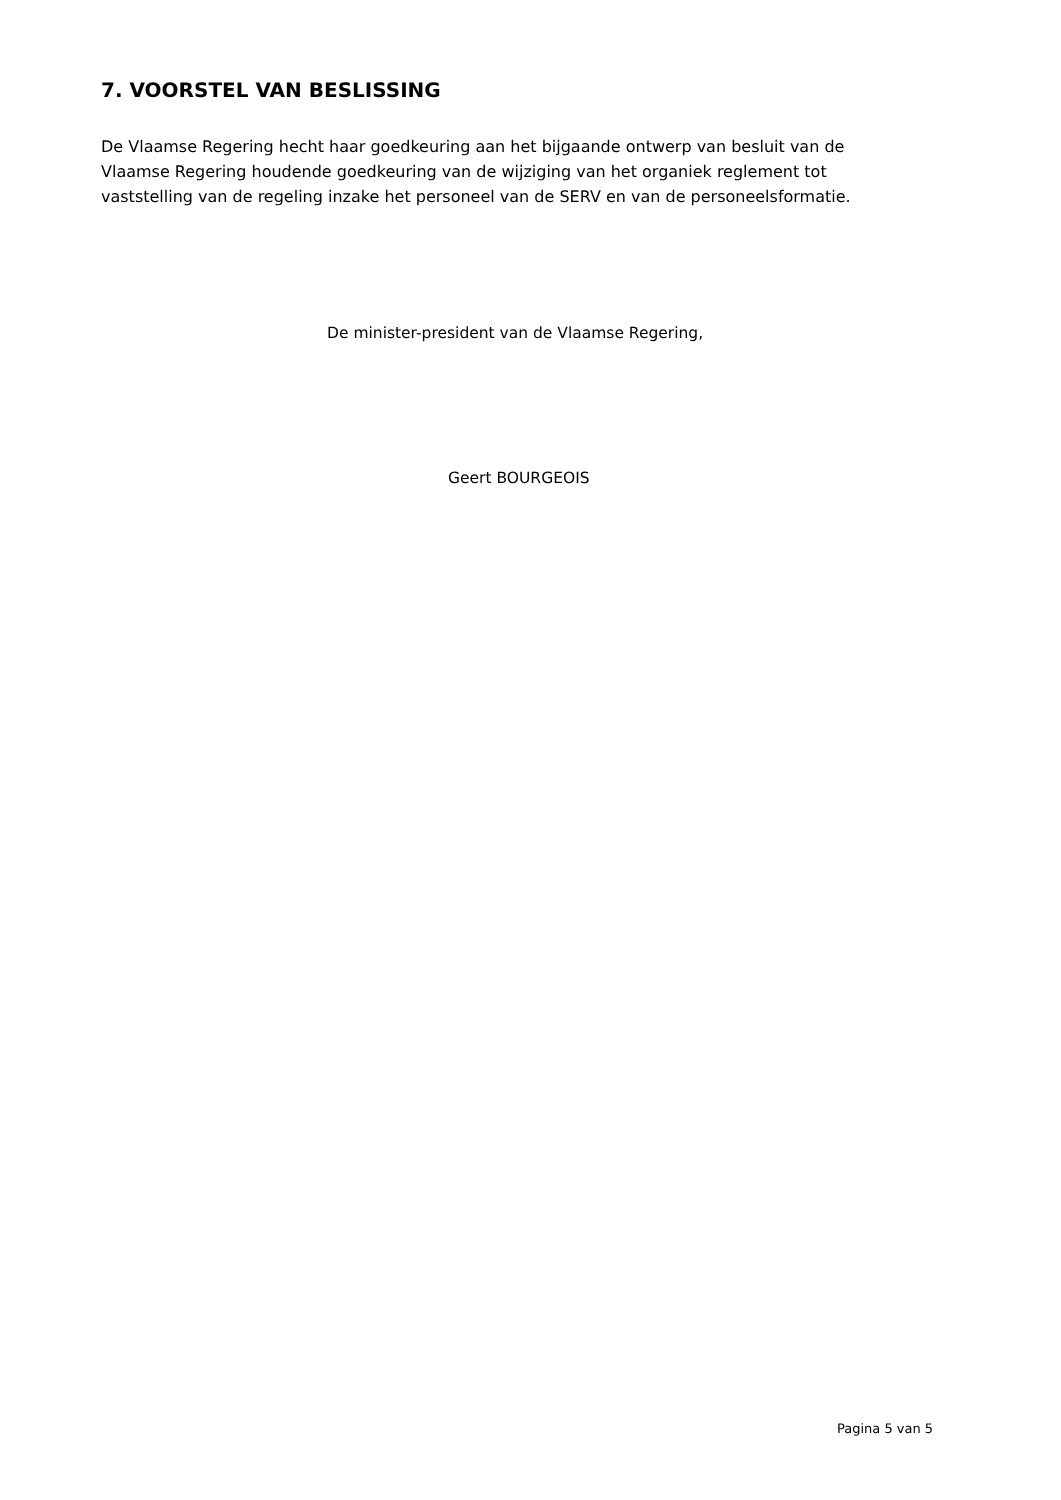7. VOORSTEL VAN BESLISSING
De Vlaamse Regering hecht haar goedkeuring aan het bijgaande ontwerp van besluit van de Vlaamse Regering houdende goedkeuring van de wijziging van het organiek reglement tot vaststelling van de regeling inzake het personeel van de SERV en van de personeelsformatie.
De minister-president van de Vlaamse Regering,
Geert BOURGEOIS
Pagina 5 van 5